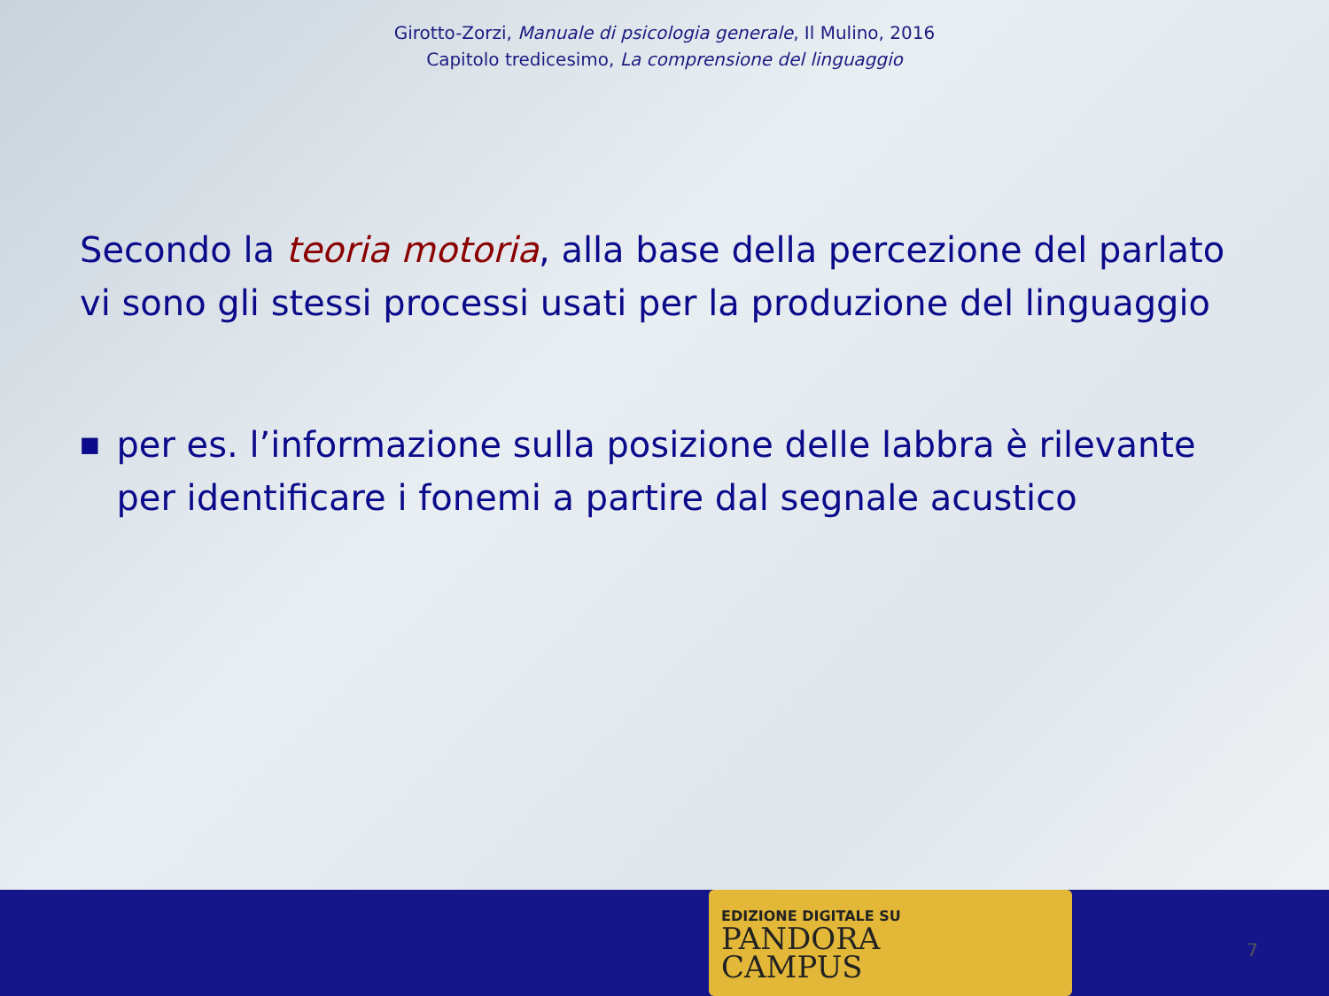Girotto-Zorzi, Manuale di psicologia generale, Il Mulino, 2016
Capitolo tredicesimo, La comprensione del linguaggio
Secondo la teoria motoria, alla base della percezione del parlato vi sono gli stessi processi usati per la produzione del linguaggio
■
per es. l’informazione sulla posizione delle labbra è rilevante per identificare i fonemi a partire dal segnale acustico
EDIZIONE DIGITALE SU
PANDORA
CAMPUS
7